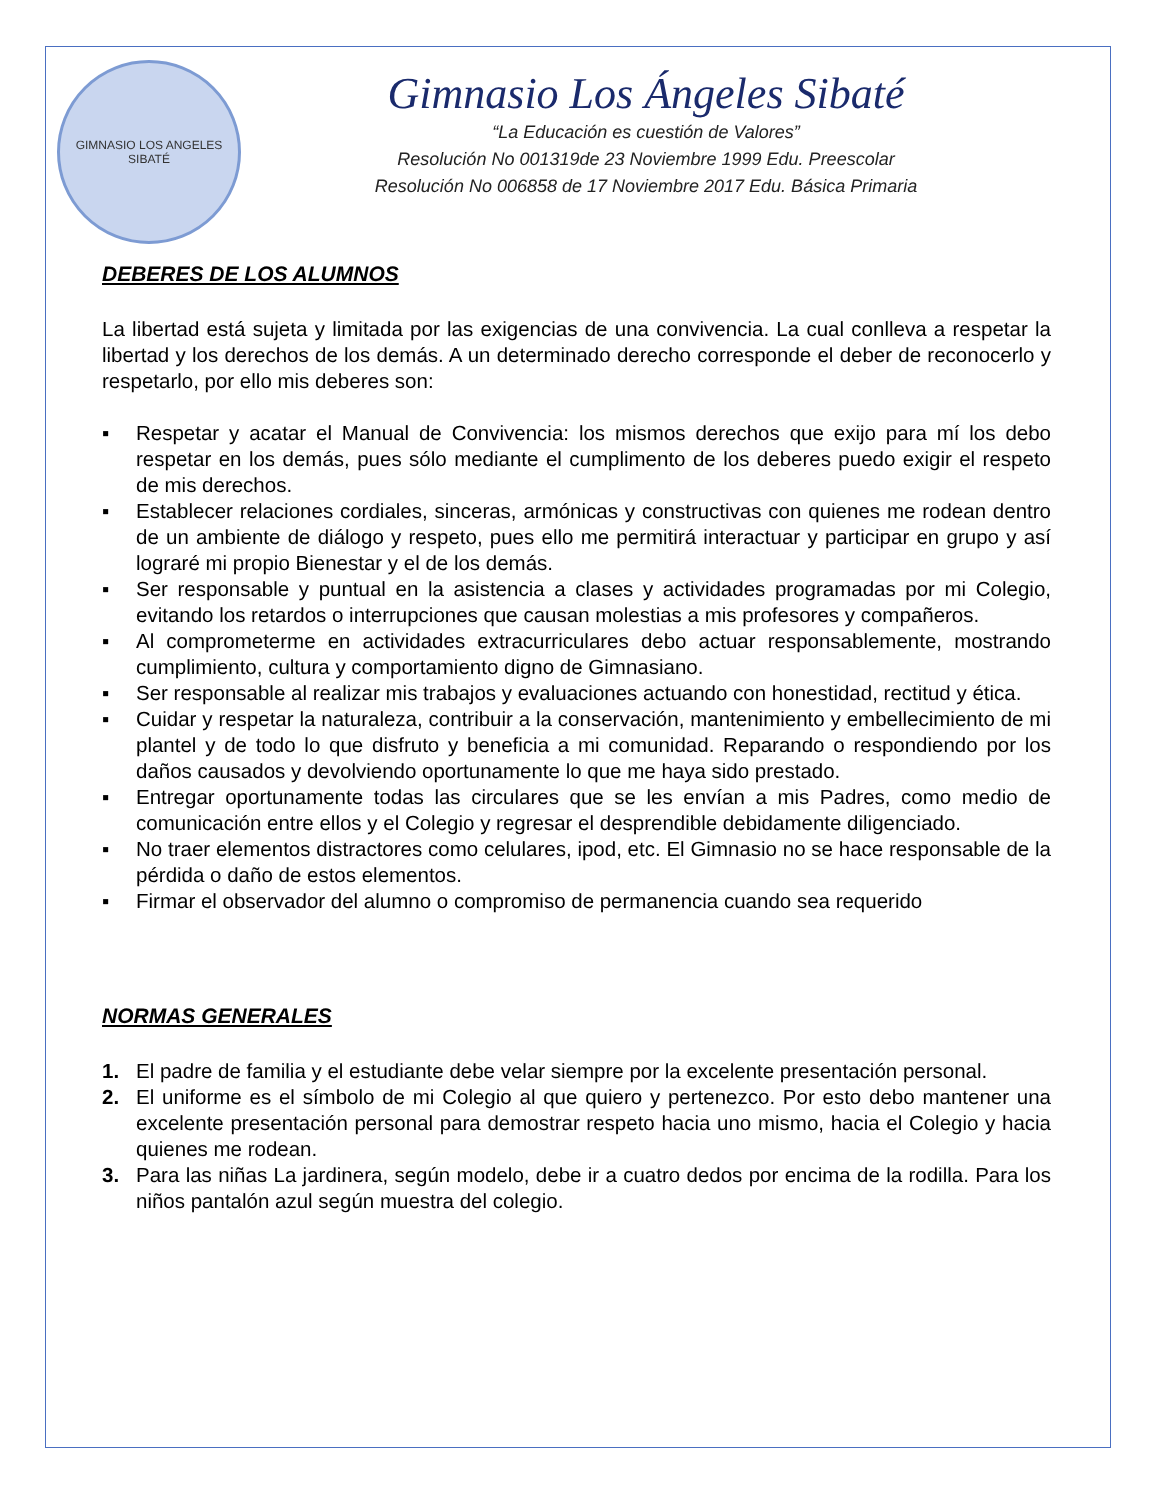GIMNASIO LOS ANGELES
SIBATÉ
Gimnasio Los Ángeles Sibaté
“La Educación es cuestión de Valores”
Resolución No 001319de 23 Noviembre 1999 Edu. Preescolar
Resolución No 006858 de 17 Noviembre 2017 Edu. Básica Primaria
DEBERES DE LOS ALUMNOS
La libertad está sujeta y limitada por las exigencias de una convivencia. La cual conlleva a respetar la libertad y los derechos de los demás. A un determinado derecho corresponde el deber de reconocerlo y respetarlo, por ello mis deberes son:
▪ Respetar y acatar el Manual de Convivencia: los mismos derechos que exijo para mí los debo respetar en los demás, pues sólo mediante el cumplimento de los deberes puedo exigir el respeto de mis derechos.
▪ Establecer relaciones cordiales, sinceras, armónicas y constructivas con quienes me rodean dentro de un ambiente de diálogo y respeto, pues ello me permitirá interactuar y participar en grupo y así lograré mi propio Bienestar y el de los demás.
▪ Ser responsable y puntual en la asistencia a clases y actividades programadas por mi Colegio, evitando los retardos o interrupciones que causan molestias a mis profesores y compañeros.
▪ Al comprometerme en actividades extracurriculares debo actuar responsablemente, mostrando cumplimiento, cultura y comportamiento digno de Gimnasiano.
▪ Ser responsable al realizar mis trabajos y evaluaciones actuando con honestidad, rectitud y ética.
▪ Cuidar y respetar la naturaleza, contribuir a la conservación, mantenimiento y embellecimiento de mi plantel y de todo lo que disfruto y beneficia a mi comunidad. Reparando o respondiendo por los daños causados y devolviendo oportunamente lo que me haya sido prestado.
▪ Entregar oportunamente todas las circulares que se les envían a mis Padres, como medio de comunicación entre ellos y el Colegio y regresar el desprendible debidamente diligenciado.
▪ No traer elementos distractores como celulares, ipod, etc. El Gimnasio no se hace responsable de la pérdida o daño de estos elementos.
▪ Firmar el observador del alumno o compromiso de permanencia cuando sea requerido
NORMAS GENERALES
1. El padre de familia y el estudiante debe velar siempre por la excelente presentación personal.
2. El uniforme es el símbolo de mi Colegio al que quiero y pertenezco. Por esto debo mantener una excelente presentación personal para demostrar respeto hacia uno mismo, hacia el Colegio y hacia quienes me rodean.
3. Para las niñas La jardinera, según modelo, debe ir a cuatro dedos por encima de la rodilla. Para los niños pantalón azul según muestra del colegio.